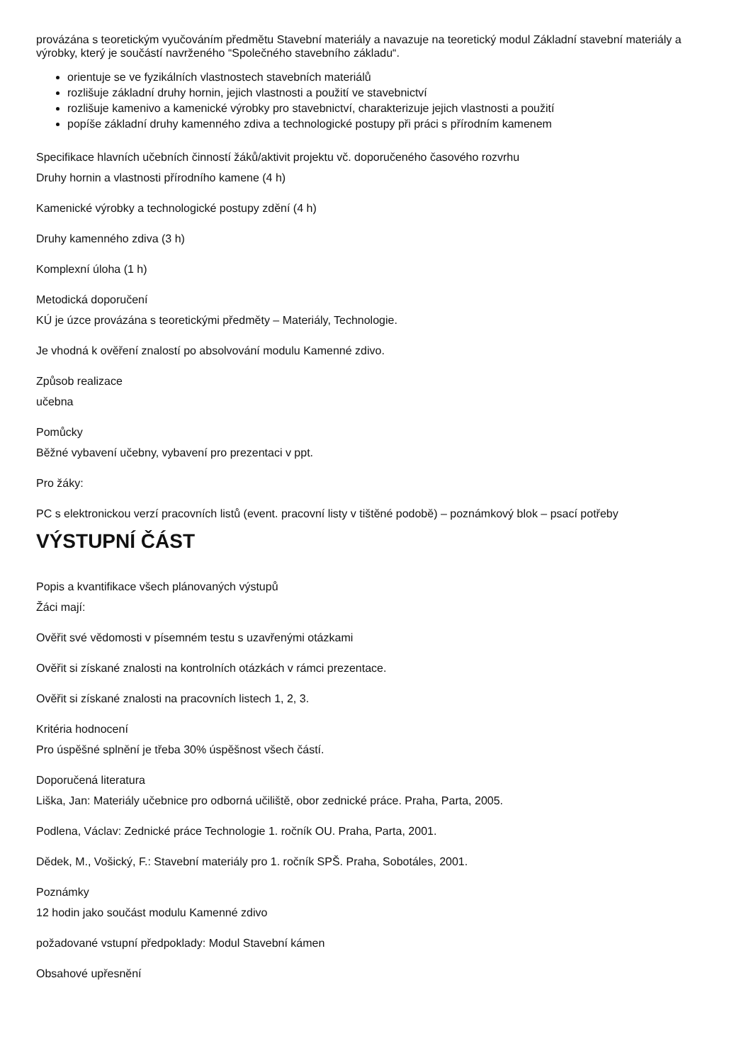provázána s teoretickým vyučováním předmětu Stavební materiály a navazuje na teoretický modul Základní stavební materiály a výrobky, který je součástí navrženého “Společného stavebního základu“.
orientuje se ve fyzikálních vlastnostech stavebních materiálů
rozlišuje základní druhy hornin, jejich vlastnosti a použití ve stavebnictví
rozlišuje kamenivo a kamenické výrobky pro stavebnictví, charakterizuje jejich vlastnosti a použití
popíše základní druhy kamenného zdiva a technologické postupy při práci s přírodním kamenem
Specifikace hlavních učebních činností žáků/aktivit projektu vč. doporučeného časového rozvrhu
Druhy hornin a vlastnosti přírodního kamene (4 h)
Kamenické výrobky a technologické postupy zdění (4 h)
Druhy kamenného zdiva (3 h)
Komplexní úloha (1 h)
Metodická doporučení
KÚ je úzce provázána s teoretickými předměty – Materiály, Technologie.
Je vhodná k ověření znalostí po absolvování modulu Kamenné zdivo.
Způsob realizace
učebna
Pomůcky
Běžné vybavení učebny, vybavení pro prezentaci v ppt.
Pro žáky:
PC s elektronickou verzí pracovních listů (event. pracovní listy v tištěné podobě) – poznámkový blok – psací potřeby
VÝSTUPNÍ ČÁST
Popis a kvantifikace všech plánovaných výstupů
Žáci mají:
Ověřit své vědomosti v písemném testu s uzavřenými otázkami
Ověřit si získané znalosti na kontrolních otázkách v rámci prezentace.
Ověřit si získané znalosti na pracovních listech 1, 2, 3.
Kritéria hodnocení
Pro úspěšné splnění je třeba 30% úspěšnost všech částí.
Doporučená literatura
Liška, Jan: Materiály učebnice pro odborná učiliště, obor zednické práce. Praha, Parta, 2005.
Podlena, Václav: Zednické práce Technologie 1. ročník OU. Praha, Parta, 2001.
Dědek, M., Vošický, F.: Stavební materiály pro 1. ročník SPŠ. Praha, Sobotáles, 2001.
Poznámky
12 hodin jako součást modulu Kamenné zdivo
požadované vstupní předpoklady: Modul Stavební kámen
Obsahové upřesnění